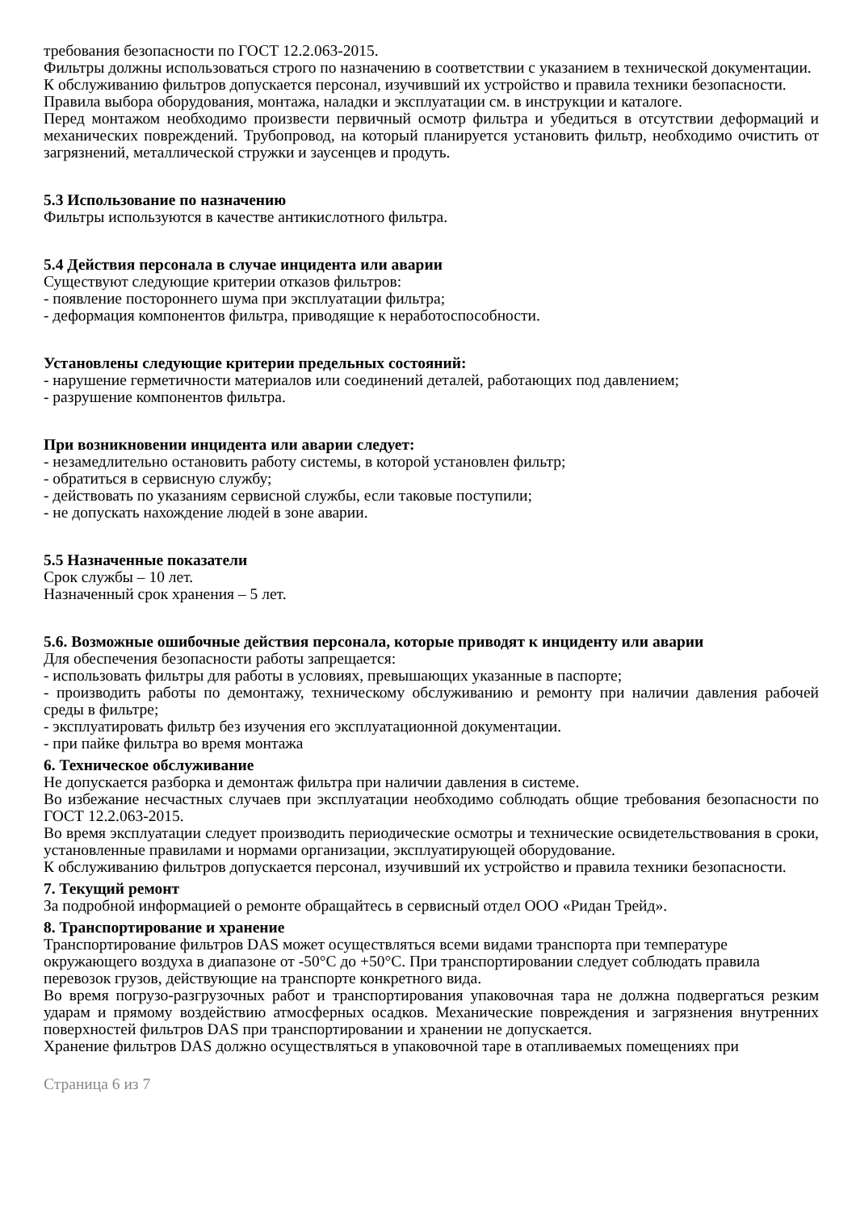требования безопасности по ГОСТ 12.2.063-2015.
Фильтры должны использоваться строго по назначению в соответствии с указанием в технической документации.
К обслуживанию фильтров допускается персонал, изучивший их устройство и правила техники безопасности.
Правила выбора оборудования, монтажа, наладки и эксплуатации см. в инструкции и каталоге.
Перед монтажом необходимо произвести первичный осмотр фильтра и убедиться в отсутствии деформаций и механических повреждений. Трубопровод, на который планируется установить фильтр, необходимо очистить от загрязнений, металлической стружки и заусенцев и продуть.
5.3 Использование по назначению
Фильтры используются в качестве антикислотного фильтра.
5.4 Действия персонала в случае инцидента или аварии
Существуют следующие критерии отказов фильтров:
- появление постороннего шума при эксплуатации фильтра;
- деформация компонентов фильтра, приводящие к неработоспособности.
Установлены следующие критерии предельных состояний:
- нарушение герметичности материалов или соединений деталей, работающих под давлением;
- разрушение компонентов фильтра.
При возникновении инцидента или аварии следует:
- незамедлительно остановить работу системы, в которой установлен фильтр;
- обратиться в сервисную службу;
- действовать по указаниям сервисной службы, если таковые поступили;
- не допускать нахождение людей в зоне аварии.
5.5 Назначенные показатели
Срок службы – 10 лет.
Назначенный срок хранения – 5 лет.
5.6. Возможные ошибочные действия персонала, которые приводят к инциденту или аварии
Для обеспечения безопасности работы запрещается:
- использовать фильтры для работы в условиях, превышающих указанные в паспорте;
- производить работы по демонтажу, техническому обслуживанию и ремонту при наличии давления рабочей среды в фильтре;
- эксплуатировать фильтр без изучения его эксплуатационной документации.
- при пайке фильтра во время монтажа
6. Техническое обслуживание
Не допускается разборка и демонтаж фильтра при наличии давления в системе.
Во избежание несчастных случаев при эксплуатации необходимо соблюдать общие требования безопасности по ГОСТ 12.2.063-2015.
Во время эксплуатации следует производить периодические осмотры и технические освидетельствования в сроки, установленные правилами и нормами организации, эксплуатирующей оборудование.
К обслуживанию фильтров допускается персонал, изучивший их устройство и правила техники безопасности.
7. Текущий ремонт
За подробной информацией о ремонте обращайтесь в сервисный отдел ООО «Ридан Трейд».
8. Транспортирование и хранение
Транспортирование фильтров DAS может осуществляться всеми видами транспорта при температуре окружающего воздуха в диапазоне от -50°С до +50°С. При транспортировании следует соблюдать правила перевозок грузов, действующие на транспорте конкретного вида.
Во время погрузо-разгрузочных работ и транспортирования упаковочная тара не должна подвергаться резким ударам и прямому воздействию атмосферных осадков. Механические повреждения и загрязнения внутренних поверхностей фильтров DAS при транспортировании и хранении не допускается.
Хранение фильтров DAS должно осуществляться в упаковочной таре в отапливаемых помещениях при
Страница 6 из 7